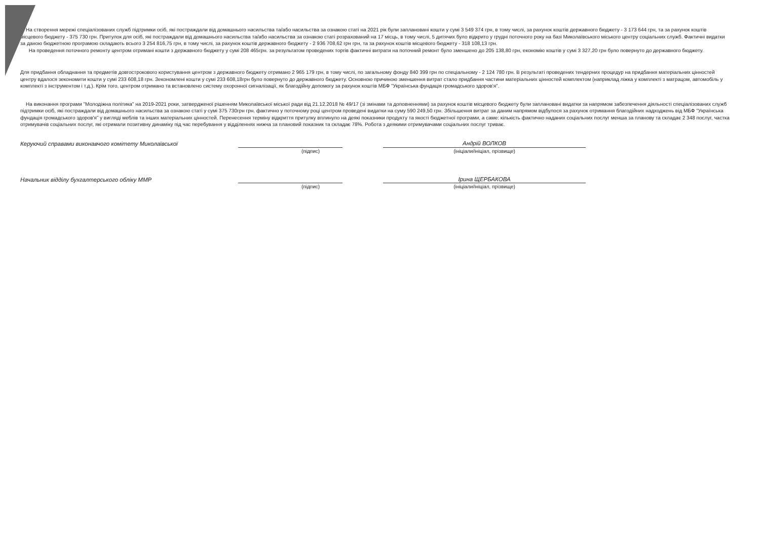На створення мережі спеціалізованих служб підтримки осіб, які постраждали від домашнього насильства та/або насильства за ознакою статі на 2021 рік були заплановані кошти у сумі 3 549 374 грн, в тому числі, за рахунок коштів державного бюджету - 3 173 644 грн, та за рахунок коштів місцевого бюджету - 375 730 грн. Притулок для осіб, які постраждали від домашнього насильства та/або насильства за ознакою статі розрахований на 17 місць, в тому числі, 5 дитячих було відкрито у грудні поточного року на базі Миколаївського міського центру соціальних служб. Фактичні видатки за даною бюджетною програмою складають всього 3 254 816,75 грн, в тому числі, за рахунок коштів державного бюджету - 2 936 708,62 грн грн, та за рахунок коштів місцевого бюджету - 318 108,13 грн.
На проведення поточного ремонту центром отримані кошти з державного бюджету у сумі 208 465грн. за результатом проведених торгів фактичні витрати на поточний ремонт було зменшено до 205 138,80 грн, економію коштів у сумі 3 327,20 грн було повернуто до державного бюджету.
Для придбання обладнання та предметів довгострокового користування центром з державного бюджету отримано 2 965 179 грн, в тому числі, по загальному фонду 840 399 грн по спеціальному - 2 124 780 грн. В результаті проведених тендерних процедур на придбання матеріальних цінностей центру вдалося зекономити кошти у сумі 233 608,18 грн. Зекономлені кошти у сумі 233 608,18грн було повернуто до державного бюджету. Основною причиною зменшення витрат стало придбання частини матеріальних цінностей комплектом (наприклад ліжка у комплекті з матрацом, автомобіль у комплекті з інструментом і т.д.). Крім того, центром отримано та встановлено систему охоронної сигналізації, як благодійну допомогу за рахунок коштів МБФ "Українська фундація громадського здоров'я".
На виконання програми "Молодіжна політика" на 2019-2021 роки, затвердженої рішенням Миколаївської міської ради від 21.12.2018 № 49/17 (зі змінами та доповненнями) за рахунок коштів місцевого бюджету були заплановані видатки за напрямом забезпечення діяльності спеціалізованих служб підтримки осіб, які постраждали від домашнього насильства за ознакою статі у сумі 375 730грн грн. фактично у поточному році центром проведені видатки на суму 590 249,50 грн. Збільшення витрат за даним напрямом відбулося за рахунок отримання благодійних надходжень від МБФ "Українська фундація громадського здоров'я" у вигляді меблів та інших матеріальних цінностей. Перенесення терміну відкриття притулку вплинуло на деякі показники продукту та якості бюджетної програми, а саме: кількість фактично наданих соціальних послуг менша за планову та складає 2 348 послуг, частка отримувачів соціальних послуг, які отримали позитивну динаміку під час перебування у відділеннях нижча за плановий показник та складає 78%. Робота з деякими отримувачами соціальних послуг триває.
Керуючий справами виконавчого комітету Миколаївської
Андрій ВОЛКОВ
(підпис) (ініціали/ініціал, прізвище)
Начальник відділу бухгалтерського обліку ММР
Ірина ЩЕРБАКОВА
(підпис) (ініціали/ініціал, прізвище)